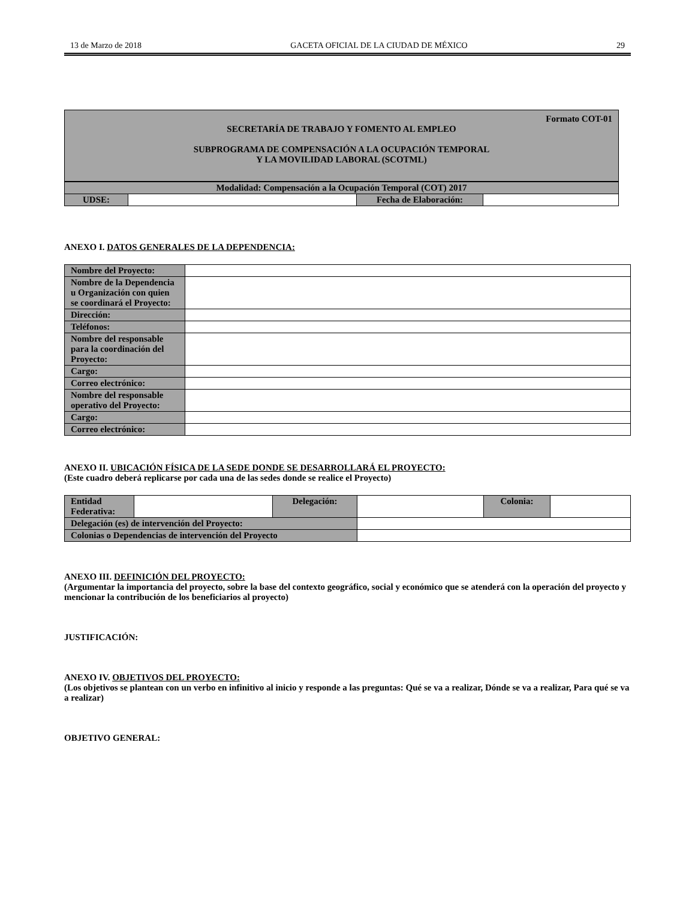13 de Marzo de 2018 GACETA OFICIAL DE LA CIUDAD DE MÉXICO 29
Formato COT-01
SECRETARÍA DE TRABAJO Y FOMENTO AL EMPLEO
SUBPROGRAMA DE COMPENSACIÓN A LA OCUPACIÓN TEMPORAL
Y LA MOVILIDAD LABORAL (SCOTML)
| Modalidad: Compensación a la Ocupación Temporal (COT) 2017 | | | |
| UDSE: | | Fecha de Elaboración: | |
ANEXO I. DATOS GENERALES DE LA DEPENDENCIA:
| Nombre del Proyecto: | |
| Nombre de la Dependencia u Organización con quien se coordinará el Proyecto: | |
| Dirección: | |
| Teléfonos: | |
| Nombre del responsable para la coordinación del Proyecto: | |
| Cargo: | |
| Correo electrónico: | |
| Nombre del responsable operativo del Proyecto: | |
| Cargo: | |
| Correo electrónico: | |
ANEXO II. UBICACIÓN FÍSICA DE LA SEDE DONDE SE DESARROLLARÁ EL PROYECTO:
(Este cuadro deberá replicarse por cada una de las sedes donde se realice el Proyecto)
| Entidad Federativa: | | Delegación: | | Colonia: | |
| Delegación (es) de intervención del Proyecto: | | | | | |
| Colonias o Dependencias de intervención del Proyecto | | | | | |
ANEXO III. DEFINICIÓN DEL PROYECTO:
(Argumentar la importancia del proyecto, sobre la base del contexto geográfico, social y económico que se atenderá con la operación del proyecto y mencionar la contribución de los beneficiarios al proyecto)
JUSTIFICACIÓN:
ANEXO IV. OBJETIVOS DEL PROYECTO:
(Los objetivos se plantean con un verbo en infinitivo al inicio y responde a las preguntas: Qué se va a realizar, Dónde se va a realizar, Para qué se va a realizar)
OBJETIVO GENERAL: